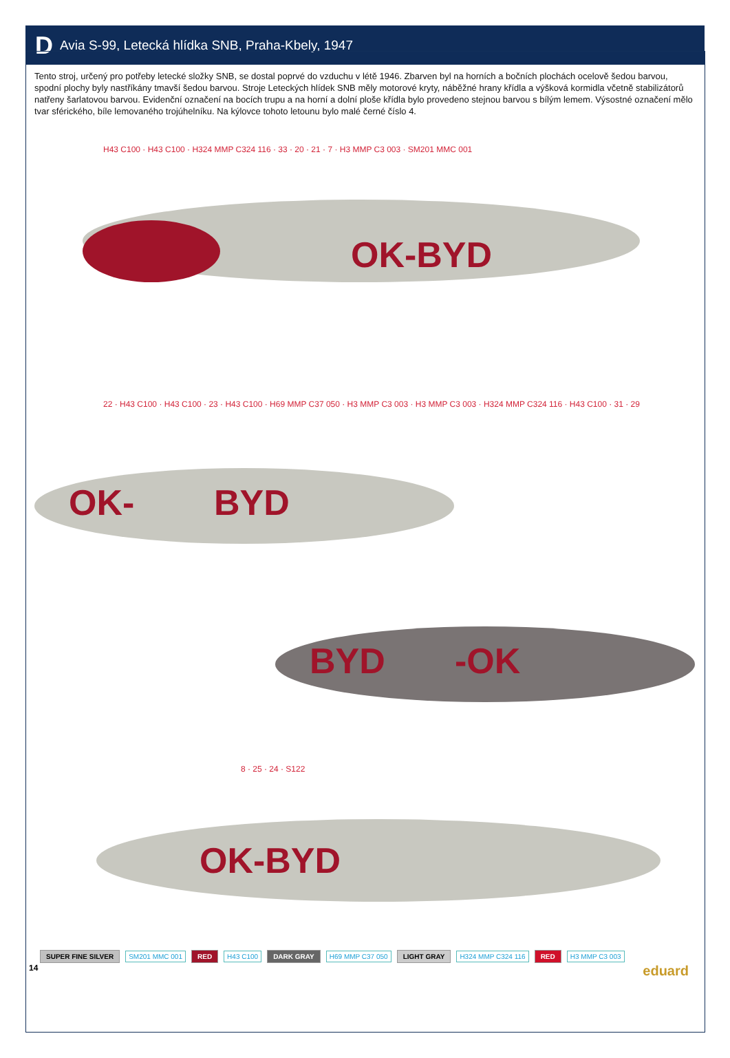D Avia S-99, Letecká hlídka SNB, Praha-Kbely, 1947
Tento stroj, určený pro potřeby letecké složky SNB, se dostal poprvé do vzduchu v létě 1946. Zbarven byl na horních a bočních plochách ocelově šedou barvou, spodní plochy byly nastříkány tmavší šedou barvou. Stroje Leteckých hlídek SNB měly motorové kryty, náběžné hrany křídla a výšková kormidla včetně stabilizátorů natřeny šarlatovou barvou. Evidenční označení na bocích trupu a na horní a dolní ploše křídla bylo provedeno stejnou barvou s bílým lemem. Výsostné označení mělo tvar sférického, bíle lemovaného trojúhelníku. Na kýlovce tohoto letounu bylo malé černé číslo 4.
OK-BYD
OK- BYD
BYD -OK
OK-BYD
H43 C100 · H43 C100 · H324 MMP C324 116 · 33 · 20 · 21 · 7 · H3 MMP C3 003 · SM201 MMC 001
22 · H43 C100 · H43 C100 · 23 · H43 C100 · H69 MMP C37 050 · H3 MMP C3 003 · H3 MMP C3 003 · H324 MMP C324 116 · H43 C100 · 31 · 29
8 · 25 · 24 · S122
SUPER FINE SILVER SM201 MMC 001 RED H43 C100 DARK GRAY H69 MMP C37 050 LIGHT GRAY H324 MMP C324 116 RED H3 MMP C3 003
14 eduard